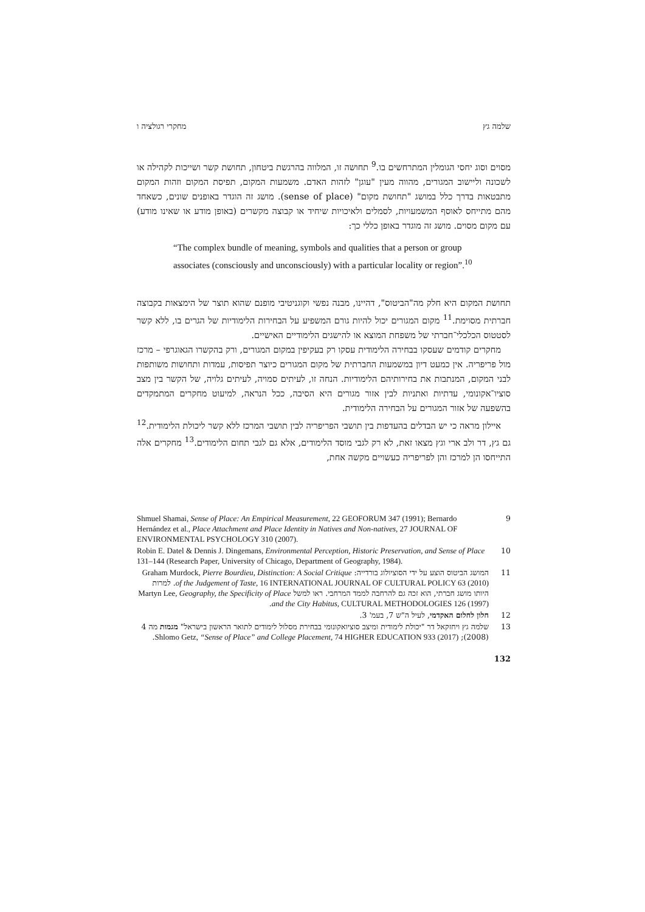שלמה גץ מחקרי רגולציה ו
מסוים וסוג יחסי הגומלין המתרחשים בו.<sup>9</sup> תחושה זו, המלווה בהרגשת ביטחון, תחושת קשר ושייכות לקהילה או לשכונה וליישוב המגורים, מהווה מעין "עוגן" לזהות האדם. משמעות המקום, תפיסת המקום וזהות המקום מתבטאות בדרך כלל במושג "תחושת מקום" (sense of place). מושג זה הוגדר באופנים שונים, כשאחד מהם מתייחס לאוסף המשמעויות, לסמלים ולאיכויות שיחיד או קבוצה מקשרים (באופן מודע או שאינו מודע) עם מקום מסוים. מושג זה מוגדר באופן כללי כך:
“The complex bundle of meaning, symbols and qualities that a person or group associates (consciously and unconsciously) with a particular locality or region”.<sup>10</sup>
תחושת המקום היא חלק מה"הביטוס", דהיינו, מבנה נפשי וקוגניטיבי מופנם שהוא תוצר של הימצאות בקבוצה חברתית מסוימת.<sup>11</sup> מקום המגורים יכול להיות גורם המשפיע על הבחירות הלימודיות של הגרים בו, ללא קשר לסטטוס הכלכלי־חברתי של משפחת המוצא או להישגים הלימודיים האישיים.
מחקרים קודמים שעסקו בבחירה הלימודית עסקו רק בעקיפין במקום המגורים, ורק בהקשרו הגאוגרפי – מרכז מול פריפריה. אין כמעט דיון במשמעות החברתית של מקום המגורים כיוצר תפיסות, עמדות ותחושות משותפות לבני המקום, המנתבות את בחירותיהם הלימודיות. הנחה זו, לעיתים סמויה, לעיתים גלויה, של הקשר בין מצב סוציו־אקונומי, עדתיות ואתניות לבין אזור מגורים היא הסיבה, ככל הנראה, למיעוט מחקרים המתמקדים בהשפעה של אזור המגורים על הבחירה הלימודית.
איילון מראה כי יש הבדלים בהעדפות בין תושבי הפריפריה לבין תושבי המרכז ללא קשר ליכולת הלימודית.<sup>12</sup> גם גץ, דר ולב ארי וגץ מצאו זאת, לא רק לגבי מוסד הלימודים, אלא גם לגבי תחום הלימודים.<sup>13</sup> מחקרים אלה התייחסו הן למרכז והן לפריפריה כעשויים מקשה אחת,
9 Shmuel Shamai, Sense of Place: An Empirical Measurement, 22 GEOFORUM 347 (1991); Bernardo Hernández et al., Place Attachment and Place Identity in Natives and Non-natives, 27 JOURNAL OF ENVIRONMENTAL PSYCHOLOGY 310 (2007).
10 Robin E. Datel & Dennis J. Dingemans, Environmental Perception, Historic Preservation, and Sense of Place 131–144 (Research Paper, University of Chicago, Department of Geography, 1984).
11 המושג הביטוס הוצע על ידי הסוציולוג בורדייה: Graham Murdock, Pierre Bourdieu, Distinction: A Social Critique of the Judgement of Taste, 16 INTERNATIONAL JOURNAL OF CULTURAL POLICY 63 (2010). למרות היותו מושג חברתי, הוא זכה גם להרחבה לממד המרחבי. ראו למשל Martyn Lee, Geography, the Specificity of Place and the City Habitus, CULTURAL METHODOLOGIES 126 (1997).
12 חלון לחלום האקדמי, לעיל ה"ש 7, בעמ' 3.
13 שלמה גץ ויחזקאל דר "יכולת לימודית ומיצב סוציואקונומי בבחירת מסלול לימודים לתואר הראשון בישראל" מגמות מה 4 (2008); Shlomo Getz, “Sense of Place” and College Placement, 74 HIGHER EDUCATION 933 (2017).
132